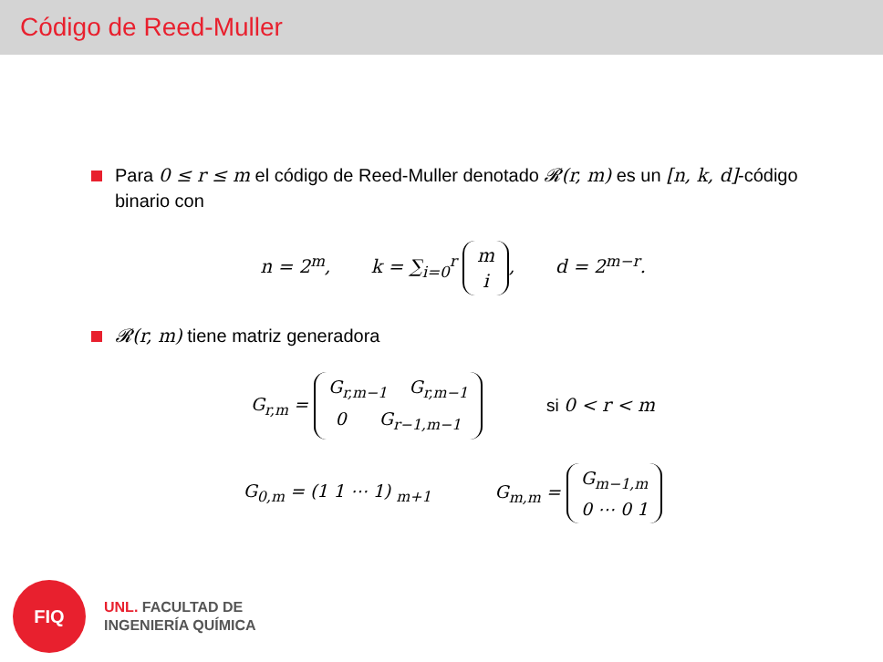Código de Reed-Muller
Para 0 ≤ r ≤ m el código de Reed-Muller denotado 𝓡(r, m) es un [n, k, d]-código binario con
n = 2<sup>m</sup>, k = ∑<sub>i=0</sub><sup>r</sup> m
i, d = 2<sup>m−r</sup>.
𝓡(r, m) tiene matriz generadora
G<sub>r,m</sub> = G<sub>r,m−1</sub> G<sub>r,m−1</sub>
0 G<sub>r−1,m−1</sub> si 0 < r < m
G<sub>0,m</sub> = (1 1 ⋯ 1) <sub>m+1</sub> G<sub>m,m</sub> = G<sub>m−1,m</sub>
0 ⋯ 0 1
FIQ
UNL. FACULTAD DE
INGENIERÍA QUÍMICA